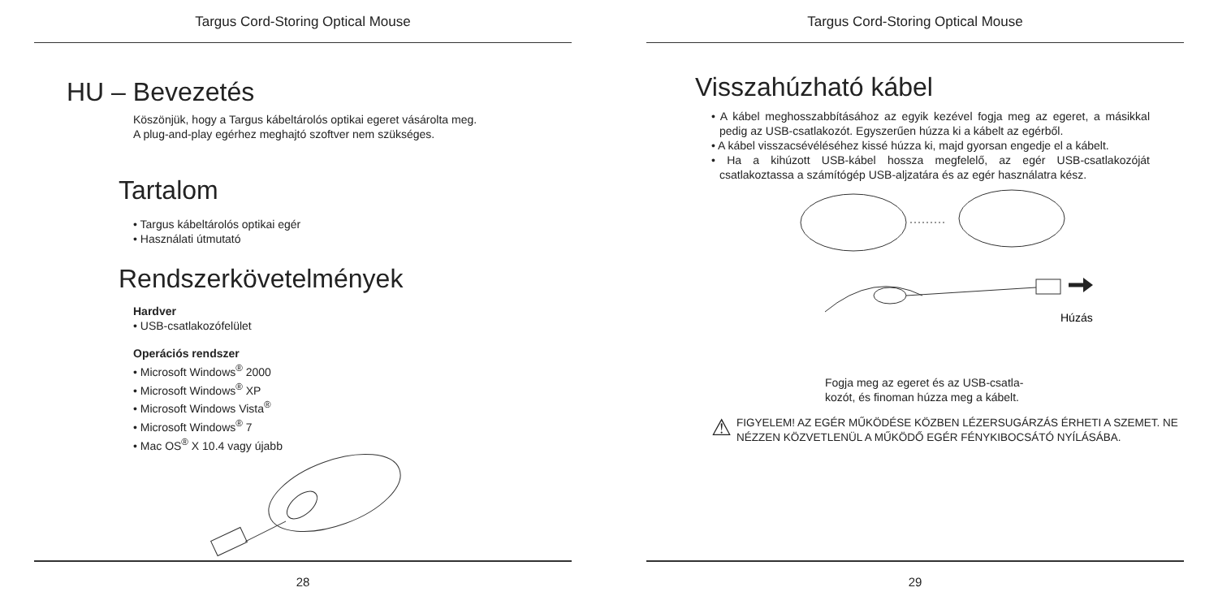Targus Cord-Storing Optical Mouse
HU – Bevezetés
Köszönjük, hogy a Targus kábeltárolós optikai egeret vásárolta meg.
A plug-and-play egérhez meghajtó szoftver nem szükséges.
Tartalom
• Targus kábeltárolós optikai egér
• Használati útmutató
Rendszerkövetelmények
Hardver
• USB-csatlakozófelület
Operációs rendszer
• Microsoft Windows<sup>®</sup> 2000
• Microsoft Windows<sup>®</sup> XP
• Microsoft Windows Vista<sup>®</sup>
• Microsoft Windows<sup>®</sup> 7
• Mac OS<sup>®</sup> X 10.4 vagy újabb
28
Targus Cord-Storing Optical Mouse
Visszahúzható kábel
• A kábel meghosszabbításához az egyik kezével fogja meg az egeret, a másikkal pedig az USB-csatlakozót. Egyszerűen húzza ki a kábelt az egérből.
• A kábel visszacsévéléséhez kissé húzza ki, majd gyorsan engedje el a kábelt.
• Ha a kihúzott USB-kábel hossza megfelelő, az egér USB-csatlakozóját csatlakoztassa a számítógép USB-aljzatára és az egér használatra kész.
Húzás
Fogja meg az egeret és az USB-csatla-
kozót, és finoman húzza meg a kábelt.
⚠
FIGYELEM! AZ EGÉR MŰKÖDÉSE KÖZBEN LÉZERSUGÁRZÁS ÉRHETI A SZEMET. NE NÉZZEN KÖZVETLENÜL A MŰKÖDŐ EGÉR FÉNYKIBOCSÁTÓ NYÍLÁSÁBA.
29